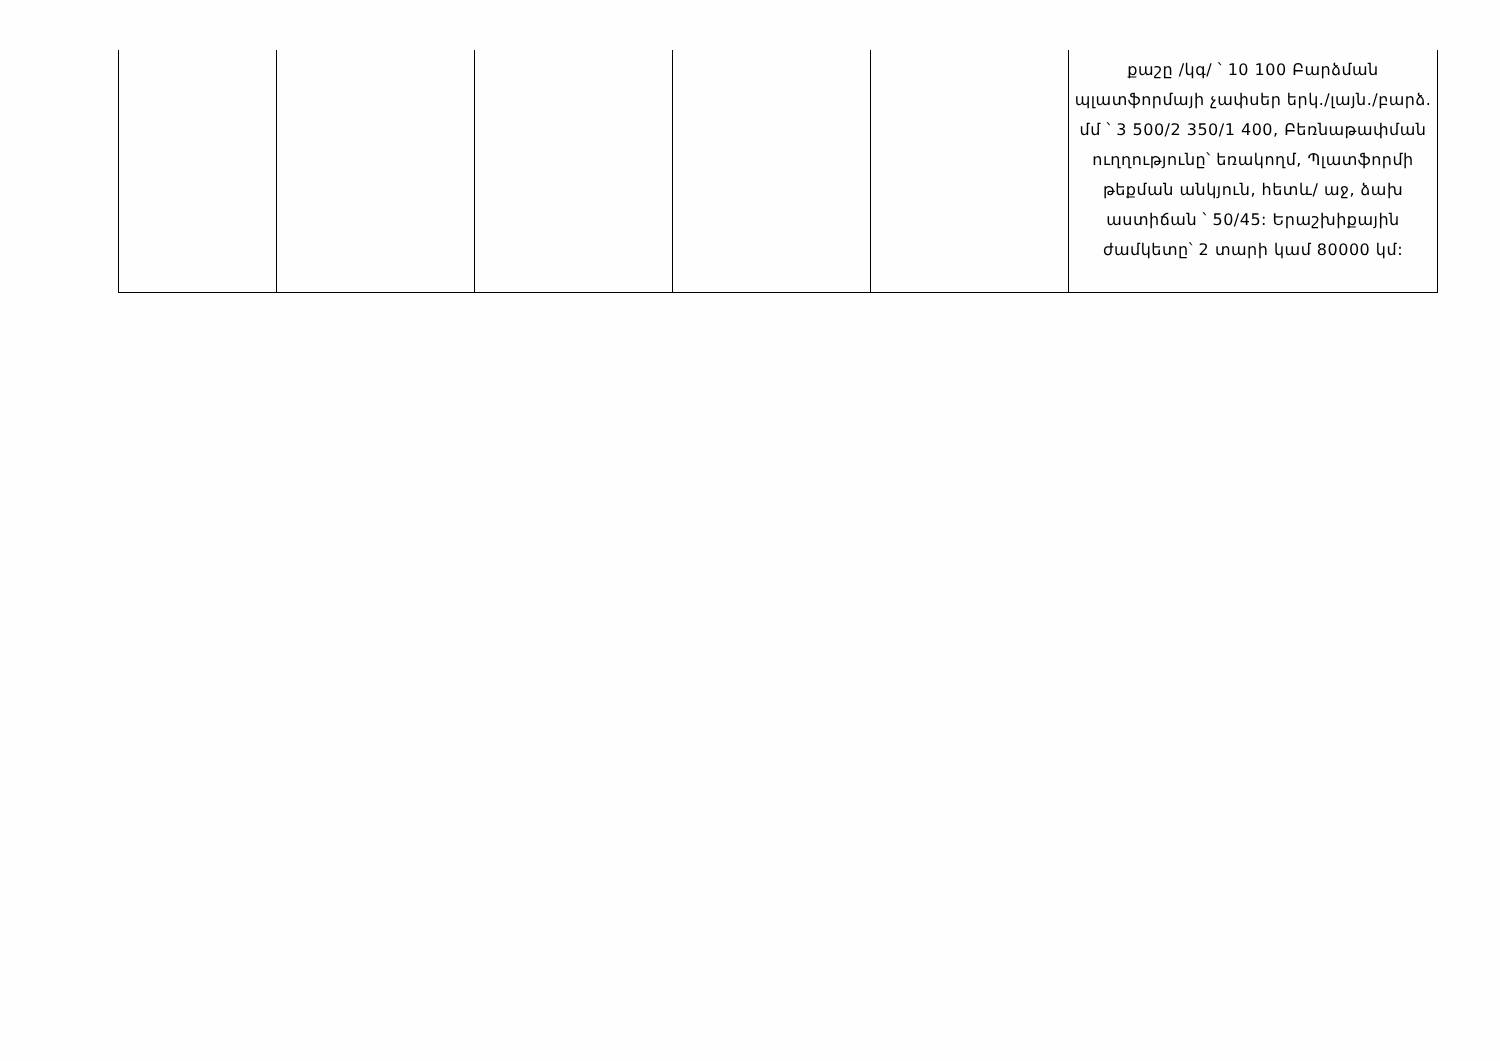| | | | | | քաշը /կգ/ ՝ 10 100 Բարձման պլատֆորմայի չափսեր երկ./լայն./բարձ. մմ ՝ 3 500/2 350/1 400, Բեռնաթափման ուղղությունը՝ եռակողմ, Պլատֆորմի թեքման անկյուն, հետև/ աջ, ձախ աստիճան ՝ 50/45: Երաշխիքային ժամկետը՝ 2 տարի կամ 80000 կմ: |